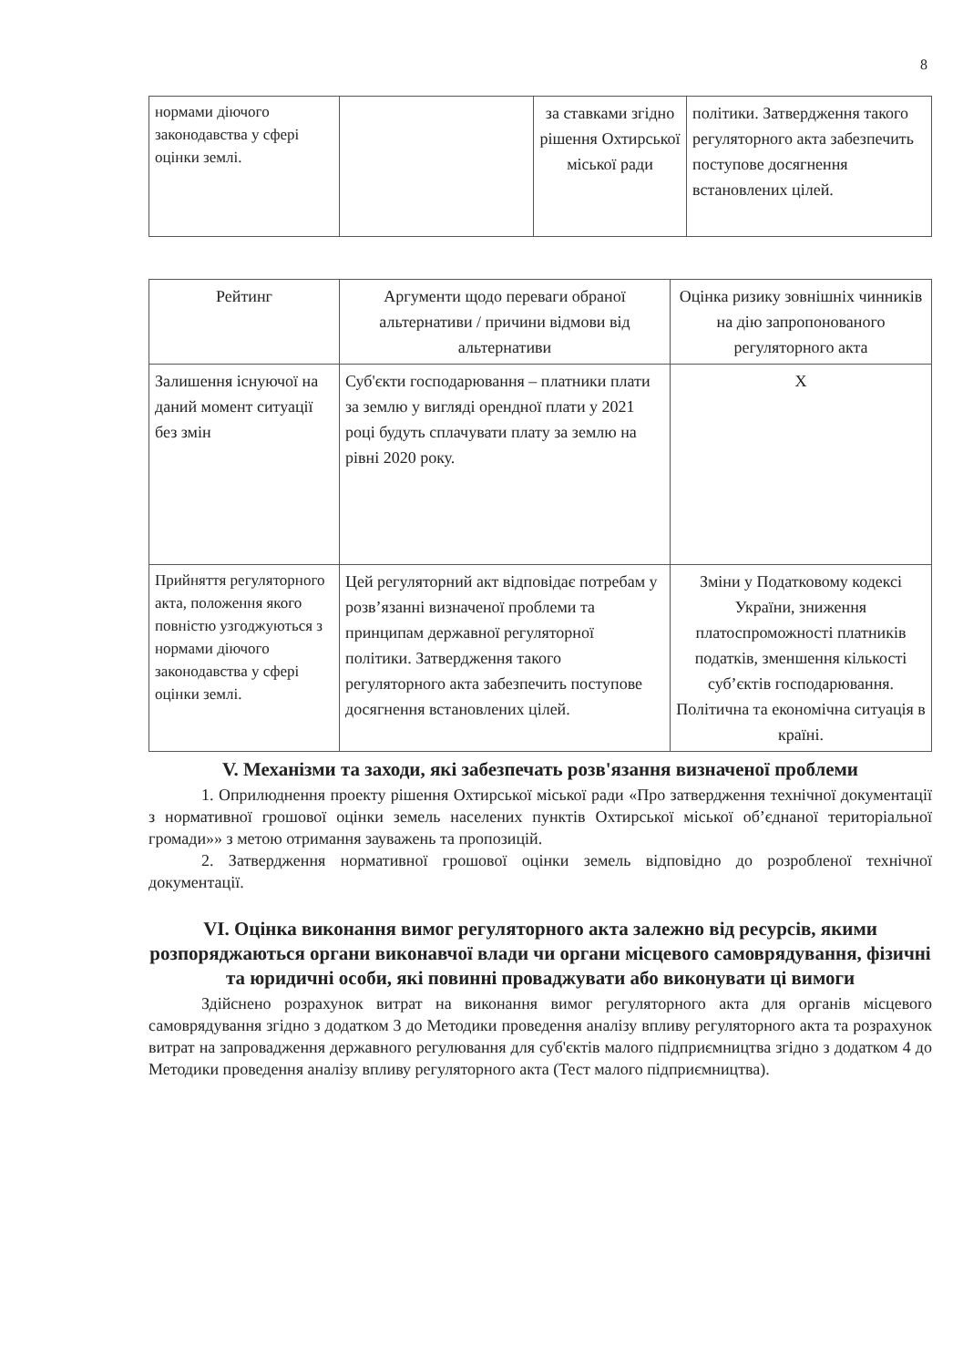8
| нормами діючого законодавства у сфері оцінки землі. | | за ставками згідно рішення Охтирської міської ради | політики. Затвердження такого регуляторного акта забезпечить поступове досягнення встановлених цілей. |
| Рейтинг | Аргументи щодо переваги обраної альтернативи / причини відмови від альтернативи | Оцінка ризику зовнішніх чинників на дію запропонованого регуляторного акта |
| Залишення існуючої на даний момент ситуації без змін | Суб'єкти господарювання – платники плати за землю у вигляді орендної плати у 2021 році будуть сплачувати плату за землю на рівні 2020 року. | Х |
| Прийняття регуляторного акта, положення якого повністю узгоджуються з нормами діючого законодавства у сфері оцінки землі. | Цей регуляторний акт відповідає потребам у розв’язанні визначеної проблеми та принципам державної регуляторної політики. Затвердження такого регуляторного акта забезпечить поступове досягнення встановлених цілей. | Зміни у Податковому кодексі України, зниження платоспроможності платників податків, зменшення кількості суб’єктів господарювання. Політична та економічна ситуація в країні. |
V. Механізми та заходи, які забезпечать розв'язання визначеної проблеми
1. Оприлюднення проекту рішення Охтирської міської ради «Про затвердження технічної документації з нормативної грошової оцінки земель населених пунктів Охтирської міської об’єднаної територіальної громади»» з метою отримання зауважень та пропозицій.
2. Затвердження нормативної грошової оцінки земель відповідно до розробленої технічної документації.
VI. Оцінка виконання вимог регуляторного акта залежно від ресурсів, якими розпоряджаються органи виконавчої влади чи органи місцевого самоврядування, фізичні та юридичні особи, які повинні проваджувати або виконувати ці вимоги
Здійснено розрахунок витрат на виконання вимог регуляторного акта для органів місцевого самоврядування згідно з додатком 3 до Методики проведення аналізу впливу регуляторного акта та розрахунок витрат на запровадження державного регулювання для суб'єктів малого підприємництва згідно з додатком 4 до Методики проведення аналізу впливу регуляторного акта (Тест малого підприємництва).